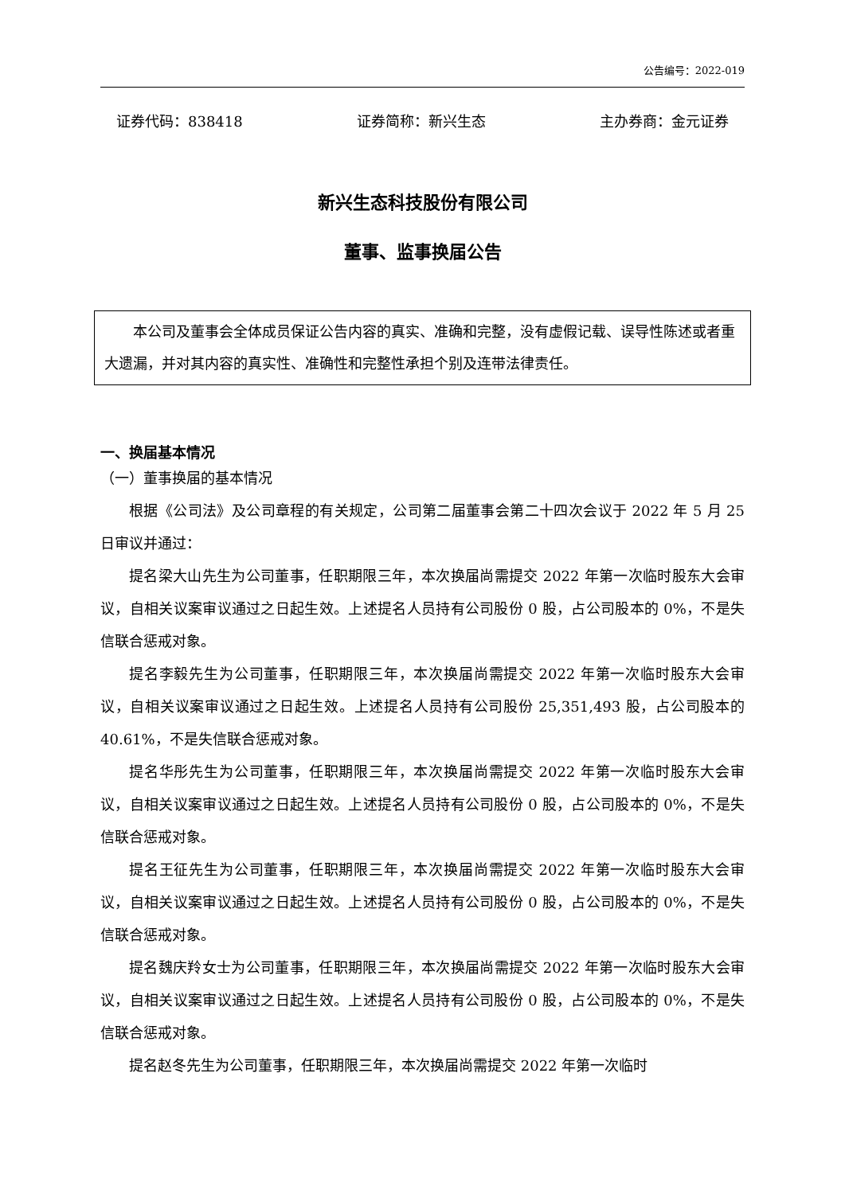公告编号：2022-019
证券代码：838418 证券简称：新兴生态 主办券商：金元证券
新兴生态科技股份有限公司
董事、监事换届公告
本公司及董事会全体成员保证公告内容的真实、准确和完整，没有虚假记载、误导性陈述或者重大遗漏，并对其内容的真实性、准确性和完整性承担个别及连带法律责任。
一、换届基本情况
（一）董事换届的基本情况
根据《公司法》及公司章程的有关规定，公司第二届董事会第二十四次会议于 2022 年 5 月 25 日审议并通过：
提名梁大山先生为公司董事，任职期限三年，本次换届尚需提交 2022 年第一次临时股东大会审议，自相关议案审议通过之日起生效。上述提名人员持有公司股份 0 股，占公司股本的 0%，不是失信联合惩戒对象。
提名李毅先生为公司董事，任职期限三年，本次换届尚需提交 2022 年第一次临时股东大会审议，自相关议案审议通过之日起生效。上述提名人员持有公司股份 25,351,493 股，占公司股本的 40.61%，不是失信联合惩戒对象。
提名华彤先生为公司董事，任职期限三年，本次换届尚需提交 2022 年第一次临时股东大会审议，自相关议案审议通过之日起生效。上述提名人员持有公司股份 0 股，占公司股本的 0%，不是失信联合惩戒对象。
提名王征先生为公司董事，任职期限三年，本次换届尚需提交 2022 年第一次临时股东大会审议，自相关议案审议通过之日起生效。上述提名人员持有公司股份 0 股，占公司股本的 0%，不是失信联合惩戒对象。
提名魏庆羚女士为公司董事，任职期限三年，本次换届尚需提交 2022 年第一次临时股东大会审议，自相关议案审议通过之日起生效。上述提名人员持有公司股份 0 股，占公司股本的 0%，不是失信联合惩戒对象。
提名赵冬先生为公司董事，任职期限三年，本次换届尚需提交 2022 年第一次临时